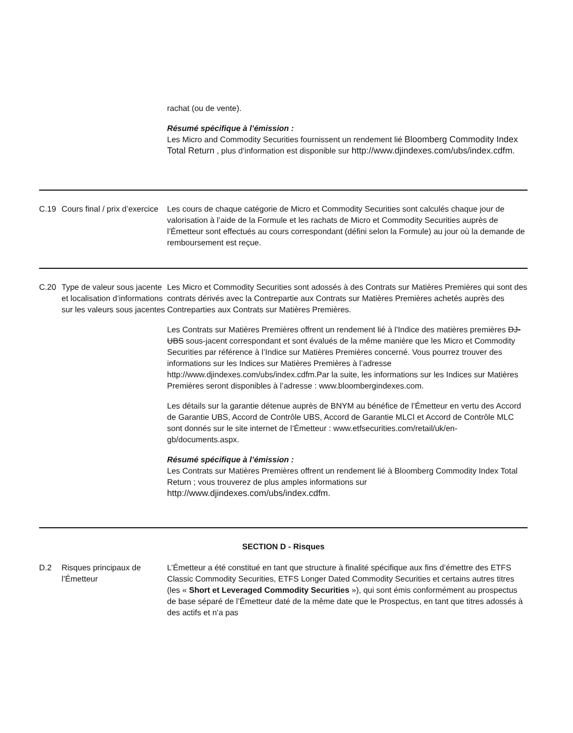| | | rachat (ou de vente). Résumé spécifique à l’émission : Les Micro and Commodity Securities fournissent un rendement lié Bloomberg Commodity Index Total Return , plus d’information est disponible sur http://www.djindexes.com/ubs/index.cdfm. |
| C.19 | Cours final / prix d’exercice | Les cours de chaque catégorie de Micro et Commodity Securities sont calculés chaque jour de valorisation à l’aide de la Formule et les rachats de Micro et Commodity Securities auprès de l’Émetteur sont effectués au cours correspondant (défini selon la Formule) au jour où la demande de remboursement est reçue. |
| C.20 | Type de valeur sous jacente et localisation d’informations sur les valeurs sous jacentes | Les Micro et Commodity Securities sont adossés à des Contrats sur Matières Premières qui sont des contrats dérivés avec la Contrepartie aux Contrats sur Matières Premières achetés auprès des Contreparties aux Contrats sur Matières Premières. Les Contrats sur Matières Premières offrent un rendement lié à l'Indice des matières premières DJ-UBS sous-jacent correspondant et sont évalués de la même manière que les Micro et Commodity Securities par référence à l’Indice sur Matières Premières concerné. Vous pourrez trouver des informations sur les Indices sur Matières Premières à l’adresse http://www.djindexes.com/ubs/index.cdfm.Par la suite, les informations sur les Indices sur Matières Premières seront disponibles à l’adresse : www.bloombergindexes.com. Les détails sur la garantie détenue auprès de BNYM au bénéfice de l’Émetteur en vertu des Accord de Garantie UBS, Accord de Contrôle UBS, Accord de Garantie MLCI et Accord de Contrôle MLC sont donnés sur le site internet de l’Émetteur : www.etfsecurities.com/retail/uk/en-gb/documents.aspx. Résumé spécifique à l’émission : Les Contrats sur Matières Premières offrent un rendement lié à Bloomberg Commodity Index Total Return ; vous trouverez de plus amples informations sur http://www.djindexes.com/ubs/index.cdfm. |
| SECTION D - Risques | | |
| D.2 | Risques principaux de l’Émetteur | L’Émetteur a été constitué en tant que structure à finalité spécifique aux fins d’émettre des ETFS Classic Commodity Securities, ETFS Longer Dated Commodity Securities et certains autres titres (les « Short et Leveraged Commodity Securities »), qui sont émis conformément au prospectus de base séparé de l’Émetteur daté de la même date que le Prospectus, en tant que titres adossés à des actifs et n’a pas |